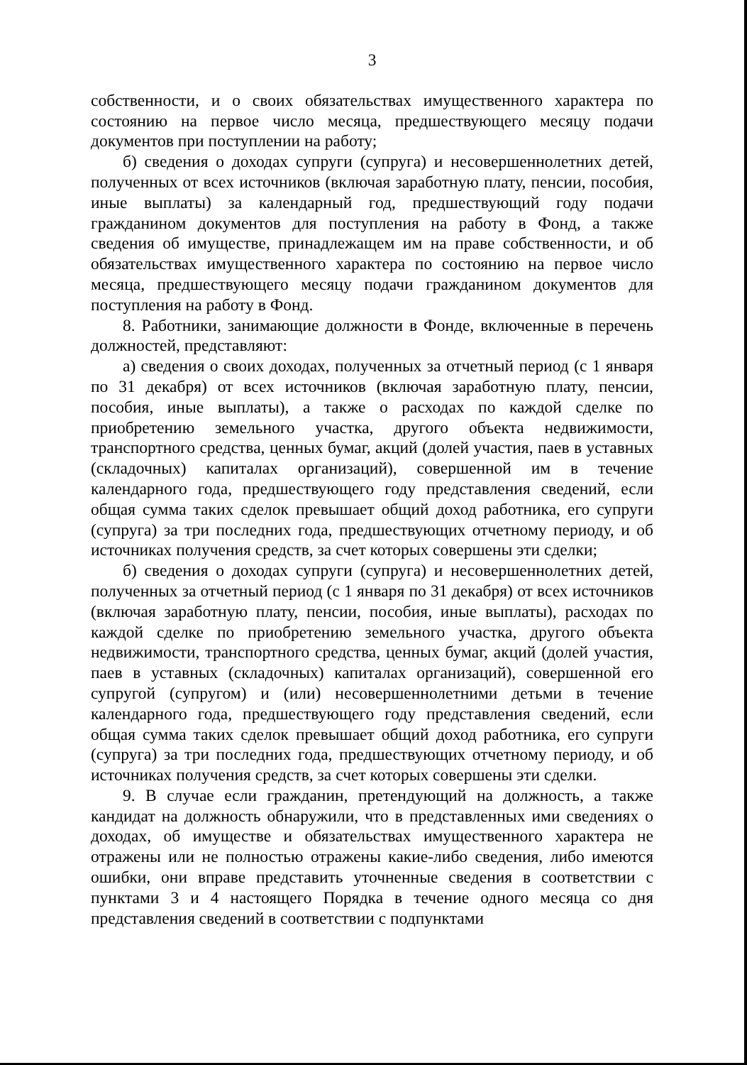3
собственности, и о своих обязательствах имущественного характера по состоянию на первое число месяца, предшествующего месяцу подачи документов при поступлении на работу;
б) сведения о доходах супруги (супруга) и несовершеннолетних детей, полученных от всех источников (включая заработную плату, пенсии, пособия, иные выплаты) за календарный год, предшествующий году подачи гражданином документов для поступления на работу в Фонд, а также сведения об имуществе, принадлежащем им на праве собственности, и об обязательствах имущественного характера по состоянию на первое число месяца, предшествующего месяцу подачи гражданином документов для поступления на работу в Фонд.
8. Работники, занимающие должности в Фонде, включенные в перечень должностей, представляют:
а) сведения о своих доходах, полученных за отчетный период (с 1 января по 31 декабря) от всех источников (включая заработную плату, пенсии, пособия, иные выплаты), а также о расходах по каждой сделке по приобретению земельного участка, другого объекта недвижимости, транспортного средства, ценных бумаг, акций (долей участия, паев в уставных (складочных) капиталах организаций), совершенной им в течение календарного года, предшествующего году представления сведений, если общая сумма таких сделок превышает общий доход работника, его супруги (супруга) за три последних года, предшествующих отчетному периоду, и об источниках получения средств, за счет которых совершены эти сделки;
б) сведения о доходах супруги (супруга) и несовершеннолетних детей, полученных за отчетный период (с 1 января по 31 декабря) от всех источников (включая заработную плату, пенсии, пособия, иные выплаты), расходах по каждой сделке по приобретению земельного участка, другого объекта недвижимости, транспортного средства, ценных бумаг, акций (долей участия, паев в уставных (складочных) капиталах организаций), совершенной его супругой (супругом) и (или) несовершеннолетними детьми в течение календарного года, предшествующего году представления сведений, если общая сумма таких сделок превышает общий доход работника, его супруги (супруга) за три последних года, предшествующих отчетному периоду, и об источниках получения средств, за счет которых совершены эти сделки.
9. В случае если гражданин, претендующий на должность, а также кандидат на должность обнаружили, что в представленных ими сведениях о доходах, об имуществе и обязательствах имущественного характера не отражены или не полностью отражены какие-либо сведения, либо имеются ошибки, они вправе представить уточненные сведения в соответствии с пунктами 3 и 4 настоящего Порядка в течение одного месяца со дня представления сведений в соответствии с подпунктами